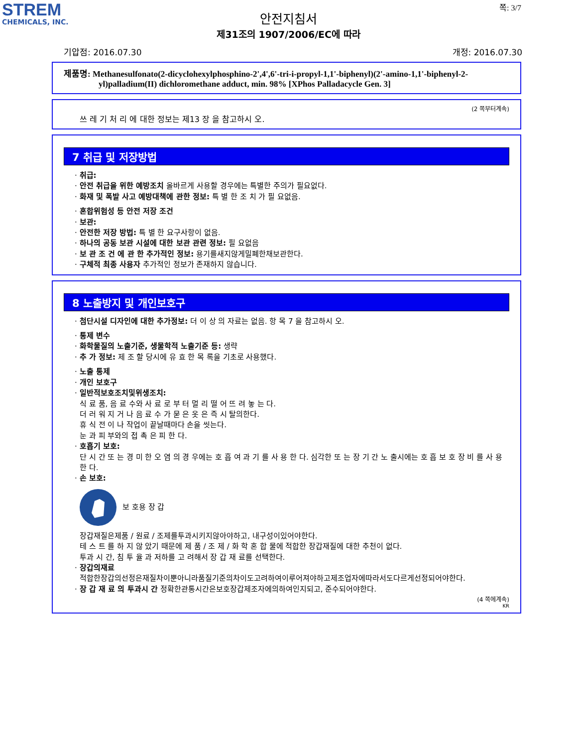STREM
CHEMICALS, INC.
쪽: 3/7
안전지침서
제31조의 1907/2006/EC에 따라
기압점: 2016.07.30 개정: 2016.07.30
제품명: Methanesulfonato(2-dicyclohexylphosphino-2',4',6'-tri-i-propyl-1,1'-biphenyl)(2'-amino-1,1'-biphenyl-2-yl)palladium(II) dichloromethane adduct, min. 98% [XPhos Palladacycle Gen. 3]
(2 쪽부터계속)
쓰 레 기 처 리 에 대한 정보는 제13 장 을 참고하시 오.
7 취급 및 저장방법
· 취급:
· 안전 취급을 위한 예방조치 올바르게 사용할 경우에는 특별한 주의가 필요없다.
· 화재 및 폭발 사고 예방대책에 관한 정보: 특 별 한 조 치 가 필 요없음.
· 혼합위험성 등 안전 저장 조건
· 보관:
· 안전한 저장 방법: 특 별 한 요구사항이 없음.
· 하나의 공동 보관 시설에 대한 보관 관련 정보: 필 요없음
· 보 관 조 건 에 관 한 추가적인 정보: 용기를새지않게밀폐한채보관한다.
· 구체적 최종 사용자 추가적인 정보가 존재하지 않습니다.
8 노출방지 및 개인보호구
· 첨단시설 디자인에 대한 추가정보: 더 이 상 의 자료는 없음. 항 목 7 을 참고하시 오.
· 통제 변수
· 화학물질의 노출기준, 생물학적 노출기준 등: 생략
· 추 가 정보: 제 조 할 당시에 유 효 한 목 록을 기초로 사용했다.
· 노출 통제
· 개인 보호구
· 일반적보호조치및위생조치:
식 료 품, 음 료 수와 사 료 로 부 터 멀 리 떨 어 뜨 려 놓 는 다.
더 러 워 지 거 나 음 료 수 가 묻 은 옷 은 즉 시 탈의한다.
휴 식 전 이 나 작업이 끝날때마다 손을 씻는다.
눈 과 피 부와의 접 촉 은 피 한 다.
· 호흡기 보호:
단 시 간 또 는 경 미 한 오 염 의 경 우에는 호 흡 여 과 기 를 사 용 한 다. 심각한 또 는 장 기 간 노 출시에는 호 흡 보 호 장 비 를 사 용 한 다.
· 손 보호:
보 호용 장 갑
장갑재질은제품 / 원료 / 조제를투과시키지않아야하고, 내구성이있어야한다.
테 스 트 를 하 지 않 았기 때문에 제 품 / 조 제 / 화 학 혼 합 물에 적합한 장갑재질에 대한 추천이 없다.
투과 시 간, 침 투 율 과 저하를 고 려해서 장 갑 재 료를 선택한다.
· 장갑의재료
적합한장갑의선정은재질차이뿐아니라품질기준의차이도고려하여이루어져야하고제조업자에따라서도다르게선정되어야한다.
· 장 갑 재 료 의 투과시 간 정확한관통시간은보호장갑제조자에의하여인지되고, 준수되어야한다.
(4 쪽에계속)
KR